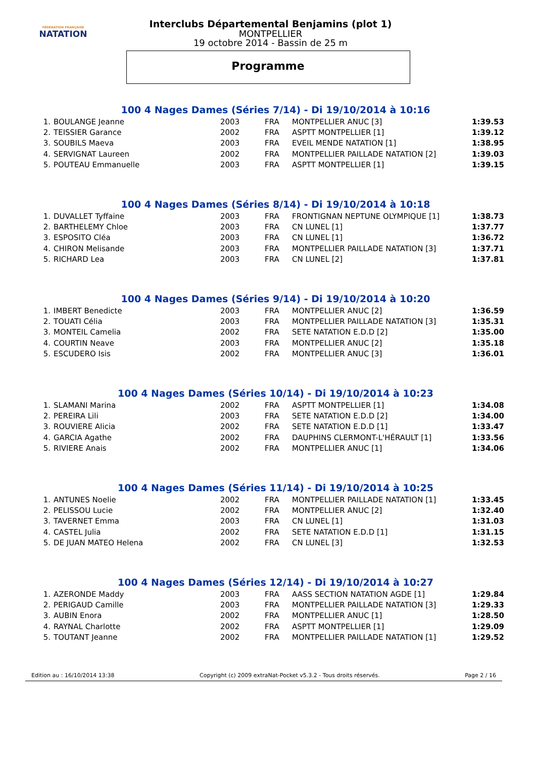FÉDÉRATION FRANÇAISE
NATATION
Interclubs Départemental Benjamins (plot 1)
MONTPELLIER
19 octobre 2014 - Bassin de 25 m
Programme
100 4 Nages Dames (Séries 7/14) - Di 19/10/2014 à 10:16
| 1. | BOULANGE Jeanne | 2003 | FRA | MONTPELLIER ANUC [3] | 1:39.53 |
| 2. | TEISSIER Garance | 2002 | FRA | ASPTT MONTPELLIER [1] | 1:39.12 |
| 3. | SOUBILS Maeva | 2003 | FRA | EVEIL MENDE NATATION [1] | 1:38.95 |
| 4. | SERVIGNAT Laureen | 2002 | FRA | MONTPELLIER PAILLADE NATATION [2] | 1:39.03 |
| 5. | POUTEAU Emmanuelle | 2003 | FRA | ASPTT MONTPELLIER [1] | 1:39.15 |
100 4 Nages Dames (Séries 8/14) - Di 19/10/2014 à 10:18
| 1. | DUVALLET Tyffaine | 2003 | FRA | FRONTIGNAN NEPTUNE OLYMPIQUE [1] | 1:38.73 |
| 2. | BARTHELEMY Chloe | 2003 | FRA | CN LUNEL [1] | 1:37.77 |
| 3. | ESPOSITO Cléa | 2003 | FRA | CN LUNEL [1] | 1:36.72 |
| 4. | CHIRON Melisande | 2003 | FRA | MONTPELLIER PAILLADE NATATION [3] | 1:37.71 |
| 5. | RICHARD Lea | 2003 | FRA | CN LUNEL [2] | 1:37.81 |
100 4 Nages Dames (Séries 9/14) - Di 19/10/2014 à 10:20
| 1. | IMBERT Benedicte | 2003 | FRA | MONTPELLIER ANUC [2] | 1:36.59 |
| 2. | TOUATI Célia | 2003 | FRA | MONTPELLIER PAILLADE NATATION [3] | 1:35.31 |
| 3. | MONTEIL Camelia | 2002 | FRA | SETE NATATION E.D.D [2] | 1:35.00 |
| 4. | COURTIN Neave | 2003 | FRA | MONTPELLIER ANUC [2] | 1:35.18 |
| 5. | ESCUDERO Isis | 2002 | FRA | MONTPELLIER ANUC [3] | 1:36.01 |
100 4 Nages Dames (Séries 10/14) - Di 19/10/2014 à 10:23
| 1. | SLAMANI Marina | 2002 | FRA | ASPTT MONTPELLIER [1] | 1:34.08 |
| 2. | PEREIRA Lili | 2003 | FRA | SETE NATATION E.D.D [2] | 1:34.00 |
| 3. | ROUVIERE Alicia | 2002 | FRA | SETE NATATION E.D.D [1] | 1:33.47 |
| 4. | GARCIA Agathe | 2002 | FRA | DAUPHINS CLERMONT-L'HÉRAULT [1] | 1:33.56 |
| 5. | RIVIERE Anais | 2002 | FRA | MONTPELLIER ANUC [1] | 1:34.06 |
100 4 Nages Dames (Séries 11/14) - Di 19/10/2014 à 10:25
| 1. | ANTUNES Noelie | 2002 | FRA | MONTPELLIER PAILLADE NATATION [1] | 1:33.45 |
| 2. | PELISSOU Lucie | 2002 | FRA | MONTPELLIER ANUC [2] | 1:32.40 |
| 3. | TAVERNET Emma | 2003 | FRA | CN LUNEL [1] | 1:31.03 |
| 4. | CASTEL Julia | 2002 | FRA | SETE NATATION E.D.D [1] | 1:31.15 |
| 5. | DE JUAN MATEO Helena | 2002 | FRA | CN LUNEL [3] | 1:32.53 |
100 4 Nages Dames (Séries 12/14) - Di 19/10/2014 à 10:27
| 1. | AZERONDE Maddy | 2003 | FRA | AASS SECTION NATATION AGDE [1] | 1:29.84 |
| 2. | PERIGAUD Camille | 2003 | FRA | MONTPELLIER PAILLADE NATATION [3] | 1:29.33 |
| 3. | AUBIN Enora | 2002 | FRA | MONTPELLIER ANUC [1] | 1:28.50 |
| 4. | RAYNAL Charlotte | 2002 | FRA | ASPTT MONTPELLIER [1] | 1:29.09 |
| 5. | TOUTANT Jeanne | 2002 | FRA | MONTPELLIER PAILLADE NATATION [1] | 1:29.52 |
Edition au : 16/10/2014 13:38 Copyright (c) 2009 extraNat-Pocket v5.3.2 - Tous droits réservés. Page 2 / 16